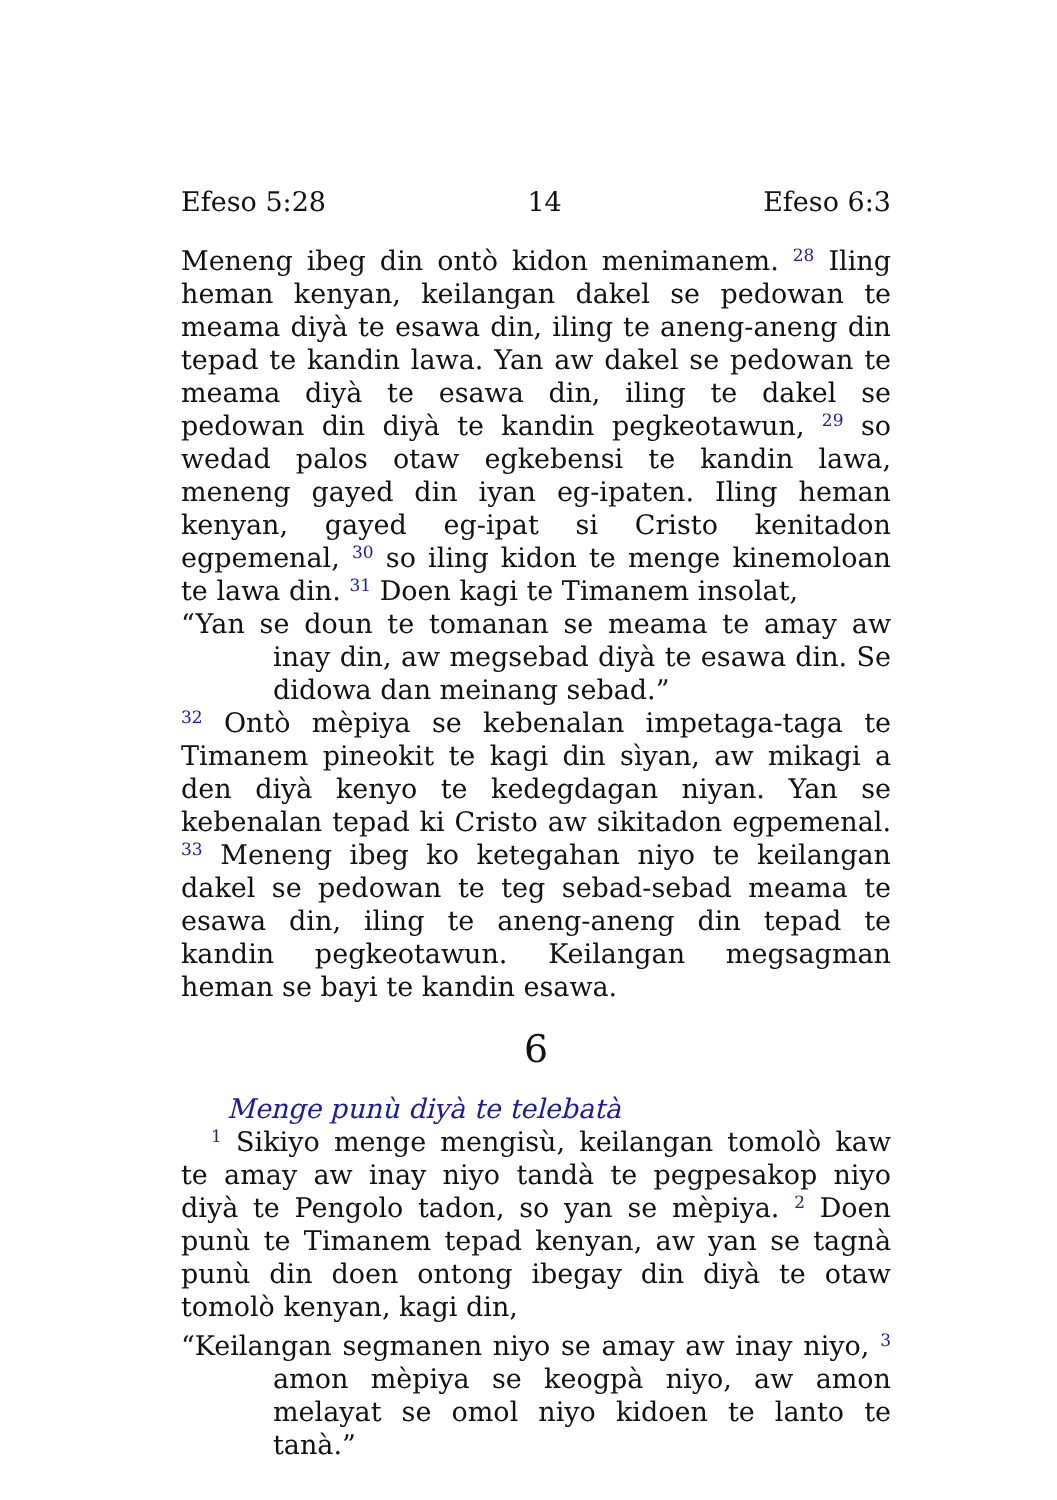Efeso 5:28 14 Efeso 6:3
Meneng ibeg din ontò kidon menimanem. <sup>28</sup> Iling heman kenyan, keilangan dakel se pedowan te meama diyà te esawa din, iling te aneng-aneng din tepad te kandin lawa. Yan aw dakel se pedowan te meama diyà te esawa din, iling te dakel se pedowan din diyà te kandin pegkeotawun, <sup>29</sup> so wedad palos otaw egkebensi te kandin lawa, meneng gayed din iyan eg-ipaten. Iling heman kenyan, gayed eg-ipat si Cristo kenitadon egpemenal, <sup>30</sup> so iling kidon te menge kinemoloan te lawa din. <sup>31</sup> Doen kagi te Timanem insolat,
“Yan se doun te tomanan se meama te amay aw inay din, aw megsebad diyà te esawa din. Se didowa dan meinang sebad.”
<sup>32</sup> Ontò mèpiya se kebenalan impetaga-taga te Timanem pineokit te kagi din sìyan, aw mikagi a den diyà kenyo te kedegdagan niyan. Yan se kebenalan tepad ki Cristo aw sikitadon egpemenal. <sup>33</sup> Meneng ibeg ko ketegahan niyo te keilangan dakel se pedowan te teg sebad-sebad meama te esawa din, iling te aneng-aneng din tepad te kandin pegkeotawun. Keilangan megsagman heman se bayi te kandin esawa.
6
Menge punù diyà te telebatà
<sup>1</sup> Sikiyo menge mengisù, keilangan tomolò kaw te amay aw inay niyo tandà te pegpesakop niyo diyà te Pengolo tadon, so yan se mèpiya. <sup>2</sup> Doen punù te Timanem tepad kenyan, aw yan se tagnà punù din doen ontong ibegay din diyà te otaw tomolò kenyan, kagi din,
“Keilangan segmanen niyo se amay aw inay niyo, <sup>3</sup> amon mèpiya se keogpà niyo, aw amon melayat se omol niyo kidoen te lanto te tanà.”